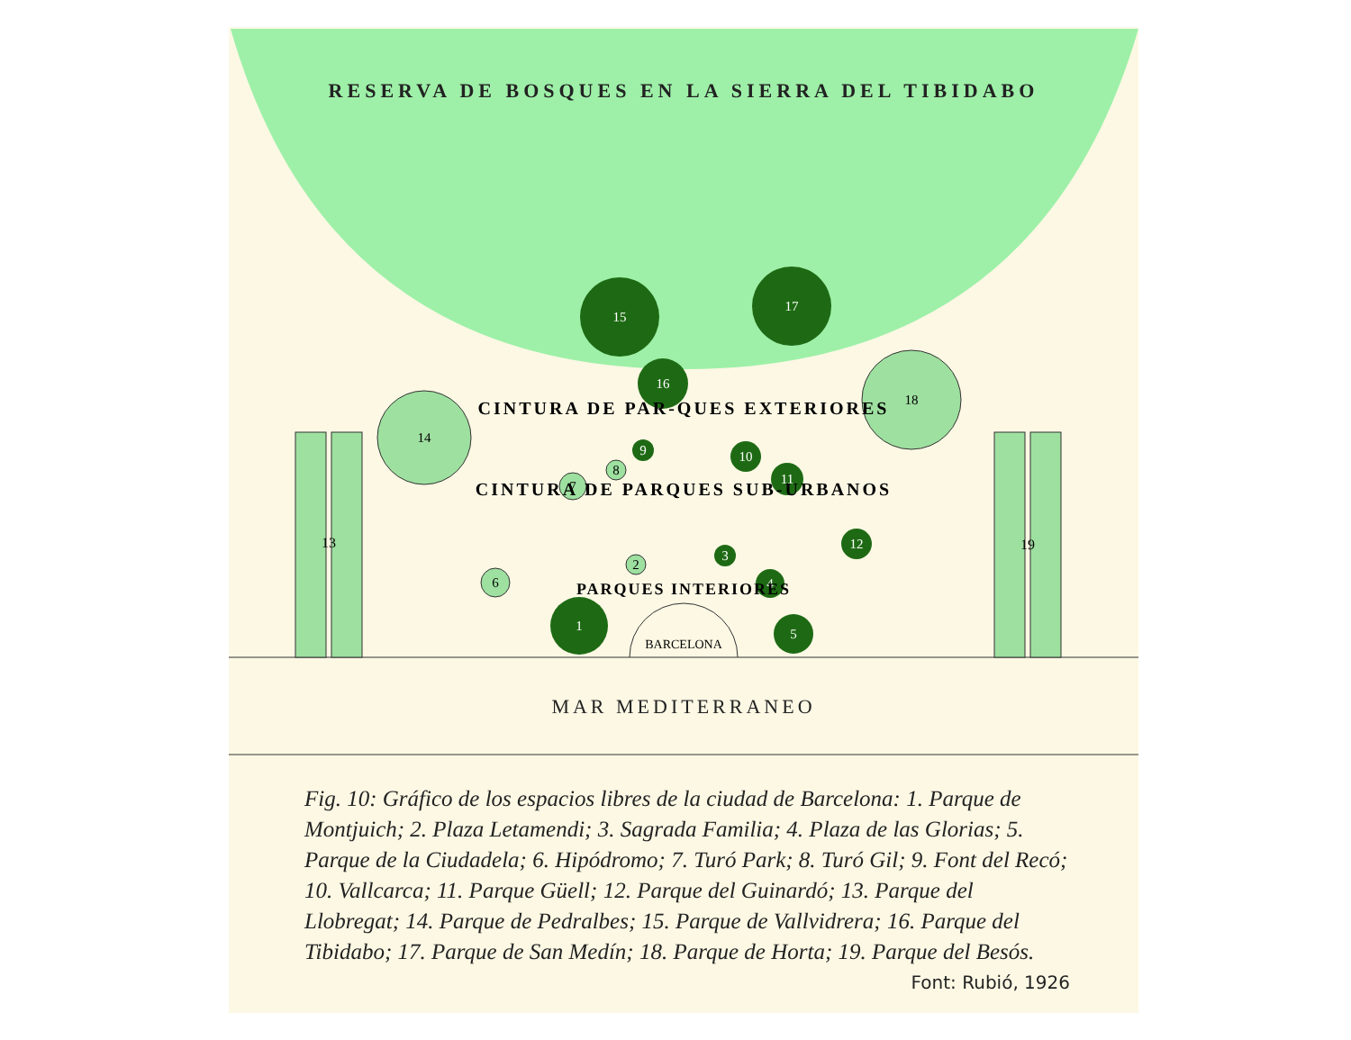RESERVA DE BOSQUES EN LA SIERRA DEL TIBIDABO
MAR MEDITERRANEO
13
19
15
17
16
14
18
9
10
11
12
8
7
2
3
4
6
1
5
BARCELONA
CINTURA DE PAR-QUES EXTERIORES
CINTURA DE PARQUES SUB-URBANOS
PARQUES INTERIORES
Fig. 10: Gráfico de los espacios libres de la ciudad de Barcelona: 1. Parque de Montjuich; 2. Plaza Letamendi; 3. Sagrada Familia; 4. Plaza de las Glorias; 5. Parque de la Ciudadela; 6. Hipódromo; 7. Turó Park; 8. Turó Gil; 9. Font del Recó; 10. Vallcarca; 11. Parque Güell; 12. Parque del Guinardó; 13. Parque del Llobregat; 14. Parque de Pedralbes; 15. Parque de Vallvidrera; 16. Parque del Tibidabo; 17. Parque de San Medín; 18. Parque de Horta; 19. Parque del Besós.
Font: Rubió, 1926